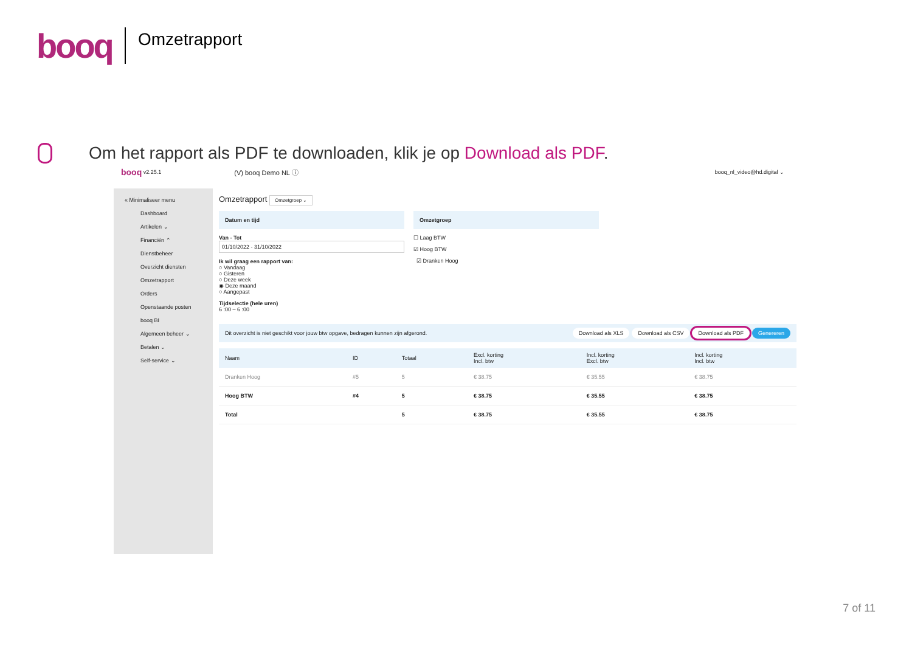booq
Omzetrapport
Om het rapport als PDF te downloaden, klik je op Download als PDF.
booq v2.25.1 (V) booq Demo NL ⓘ booq_nl_video@hd.digital ⌄
« Minimaliseer menu
Dashboard
Artikelen ⌄
Financiën ⌃
Dienstbeheer
Overzicht diensten
Omzetrapport
Orders
Openstaande posten
booq BI
Algemeen beheer ⌄
Betalen ⌄
Self-service ⌄
Omzetrapport Omzetgroep ⌄
Datum en tijd
Van - Tot
01/10/2022 - 31/10/2022
Ik wil graag een rapport van:
○ Vandaag
○ Gisteren
○ Deze week
◉ Deze maand
○ Aangepast
Tijdselectie (hele uren)
6 :00 – 6 :00
Omzetgroep
☐ Laag BTW
☑ Hoog BTW
☑ Dranken Hoog
Dit overzicht is niet geschikt voor jouw btw opgave, bedragen kunnen zijn afgerond. Download als XLS Download als CSV Download als PDF Genereren
| Naam | ID | Totaal | Excl. korting Incl. btw | Incl. korting Excl. btw | Incl. korting Incl. btw |
| --- | --- | --- | --- | --- | --- |
| Dranken Hoog | #5 | 5 | € 38.75 | € 35.55 | € 38.75 |
| Hoog BTW | #4 | 5 | € 38.75 | € 35.55 | € 38.75 |
| Total | | 5 | € 38.75 | € 35.55 | € 38.75 |
7 of 11